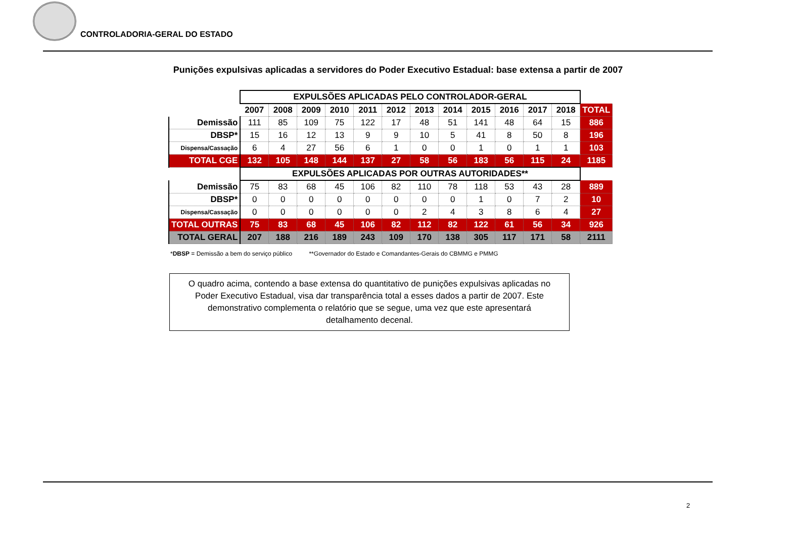CONTROLADORIA-GERAL DO ESTADO
Punições expulsivas aplicadas a servidores do Poder Executivo Estadual: base extensa a partir de 2007
| | EXPULSÕES APLICADAS PELO CONTROLADOR-GERAL | | | | | | | | | | | | |
| | 2007 | 2008 | 2009 | 2010 | 2011 | 2012 | 2013 | 2014 | 2015 | 2016 | 2017 | 2018 | TOTAL |
| Demissão | 111 | 85 | 109 | 75 | 122 | 17 | 48 | 51 | 141 | 48 | 64 | 15 | 886 |
| DBSP* | 15 | 16 | 12 | 13 | 9 | 9 | 10 | 5 | 41 | 8 | 50 | 8 | 196 |
| Dispensa/Cassação | 6 | 4 | 27 | 56 | 6 | 1 | 0 | 0 | 1 | 0 | 1 | 1 | 103 |
| TOTAL CGE | 132 | 105 | 148 | 144 | 137 | 27 | 58 | 56 | 183 | 56 | 115 | 24 | 1185 |
| | EXPULSÕES APLICADAS POR OUTRAS AUTORIDADES** | | | | | | | | | | | | |
| Demissão | 75 | 83 | 68 | 45 | 106 | 82 | 110 | 78 | 118 | 53 | 43 | 28 | 889 |
| DBSP* | 0 | 0 | 0 | 0 | 0 | 0 | 0 | 0 | 1 | 0 | 7 | 2 | 10 |
| Dispensa/Cassação | 0 | 0 | 0 | 0 | 0 | 0 | 2 | 4 | 3 | 8 | 6 | 4 | 27 |
| TOTAL OUTRAS | 75 | 83 | 68 | 45 | 106 | 82 | 112 | 82 | 122 | 61 | 56 | 34 | 926 |
| TOTAL GERAL | 207 | 188 | 216 | 189 | 243 | 109 | 170 | 138 | 305 | 117 | 171 | 58 | 2111 |
*DBSP = Demissão a bem do serviço público **Governador do Estado e Comandantes-Gerais do CBMMG e PMMG
O quadro acima, contendo a base extensa do quantitativo de punições expulsivas aplicadas no
Poder Executivo Estadual, visa dar transparência total a esses dados a partir de 2007. Este
demonstrativo complementa o relatório que se segue, uma vez que este apresentará
detalhamento decenal.
2